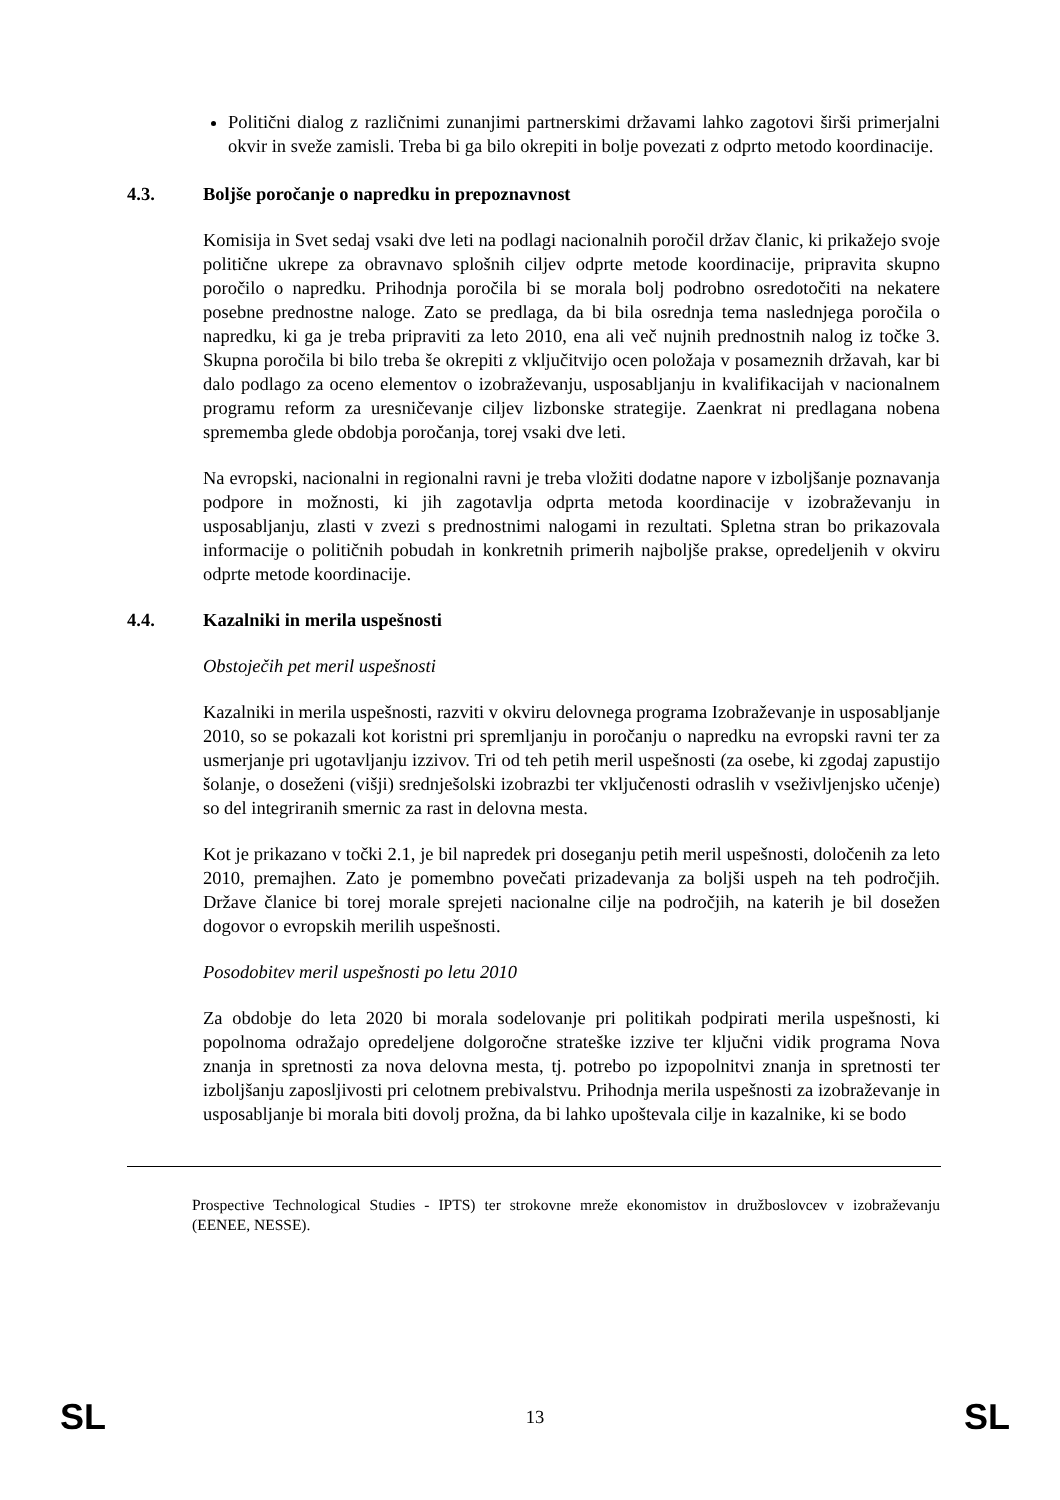Politični dialog z različnimi zunanjimi partnerskimi državami lahko zagotovi širši primerjalni okvir in sveže zamisli. Treba bi ga bilo okrepiti in bolje povezati z odprto metodo koordinacije.
4.3. Boljše poročanje o napredku in prepoznavnost
Komisija in Svet sedaj vsaki dve leti na podlagi nacionalnih poročil držav članic, ki prikažejo svoje politične ukrepe za obravnavo splošnih ciljev odprte metode koordinacije, pripravita skupno poročilo o napredku. Prihodnja poročila bi se morala bolj podrobno osredotočiti na nekatere posebne prednostne naloge. Zato se predlaga, da bi bila osrednja tema naslednjega poročila o napredku, ki ga je treba pripraviti za leto 2010, ena ali več nujnih prednostnih nalog iz točke 3. Skupna poročila bi bilo treba še okrepiti z vključitvijo ocen položaja v posameznih državah, kar bi dalo podlago za oceno elementov o izobraževanju, usposabljanju in kvalifikacijah v nacionalnem programu reform za uresničevanje ciljev lizbonske strategije. Zaenkrat ni predlagana nobena sprememba glede obdobja poročanja, torej vsaki dve leti.
Na evropski, nacionalni in regionalni ravni je treba vložiti dodatne napore v izboljšanje poznavanja podpore in možnosti, ki jih zagotavlja odprta metoda koordinacije v izobraževanju in usposabljanju, zlasti v zvezi s prednostnimi nalogami in rezultati. Spletna stran bo prikazovala informacije o političnih pobudah in konkretnih primerih najboljše prakse, opredeljenih v okviru odprte metode koordinacije.
4.4. Kazalniki in merila uspešnosti
Obstoječih pet meril uspešnosti
Kazalniki in merila uspešnosti, razviti v okviru delovnega programa Izobraževanje in usposabljanje 2010, so se pokazali kot koristni pri spremljanju in poročanju o napredku na evropski ravni ter za usmerjanje pri ugotavljanju izzivov. Tri od teh petih meril uspešnosti (za osebe, ki zgodaj zapustijo šolanje, o doseženi (višji) srednješolski izobrazbi ter vključenosti odraslih v vseživljenjsko učenje) so del integriranih smernic za rast in delovna mesta.
Kot je prikazano v točki 2.1, je bil napredek pri doseganju petih meril uspešnosti, določenih za leto 2010, premajhen. Zato je pomembno povečati prizadevanja za boljši uspeh na teh področjih. Države članice bi torej morale sprejeti nacionalne cilje na področjih, na katerih je bil dosežen dogovor o evropskih merilih uspešnosti.
Posodobitev meril uspešnosti po letu 2010
Za obdobje do leta 2020 bi morala sodelovanje pri politikah podpirati merila uspešnosti, ki popolnoma odražajo opredeljene dolgoročne strateške izzive ter ključni vidik programa Nova znanja in spretnosti za nova delovna mesta, tj. potrebo po izpopolnitvi znanja in spretnosti ter izboljšanju zaposljivosti pri celotnem prebivalstvu. Prihodnja merila uspešnosti za izobraževanje in usposabljanje bi morala biti dovolj prožna, da bi lahko upoštevala cilje in kazalnike, ki se bodo
Prospective Technological Studies - IPTS) ter strokovne mreže ekonomistov in družboslovcev v izobraževanju (EENEE, NESSE).
SL 13 SL